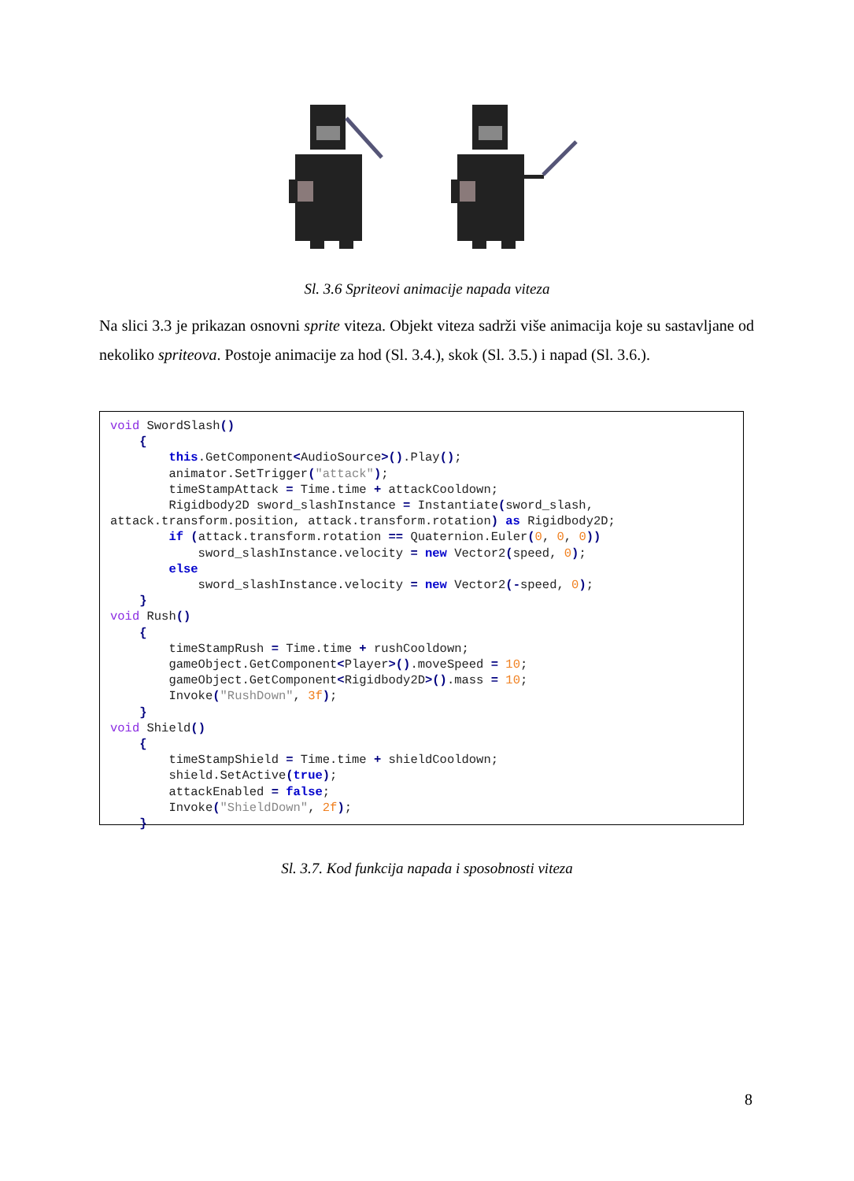Sl. 3.6 Spriteovi animacije napada viteza
Na slici 3.3 je prikazan osnovni sprite viteza. Objekt viteza sadrži više animacija koje su sastavljane od nekoliko spriteova. Postoje animacije za hod (Sl. 3.4.), skok (Sl. 3.5.) i napad (Sl. 3.6.).
void SwordSlash() { this.GetComponent<AudioSource>().Play(); animator.SetTrigger("attack"); timeStampAttack = Time.time + attackCooldown; Rigidbody2D sword_slashInstance = Instantiate(sword_slash, attack.transform.position, attack.transform.rotation) as Rigidbody2D; if (attack.transform.rotation == Quaternion.Euler(0, 0, 0)) sword_slashInstance.velocity = new Vector2(speed, 0); else sword_slashInstance.velocity = new Vector2(-speed, 0); } void Rush() { timeStampRush = Time.time + rushCooldown; gameObject.GetComponent<Player>().moveSpeed = 10; gameObject.GetComponent<Rigidbody2D>().mass = 10; Invoke("RushDown", 3f); } void Shield() { timeStampShield = Time.time + shieldCooldown; shield.SetActive(true); attackEnabled = false; Invoke("ShieldDown", 2f); }
Sl. 3.7. Kod funkcija napada i sposobnosti viteza
8